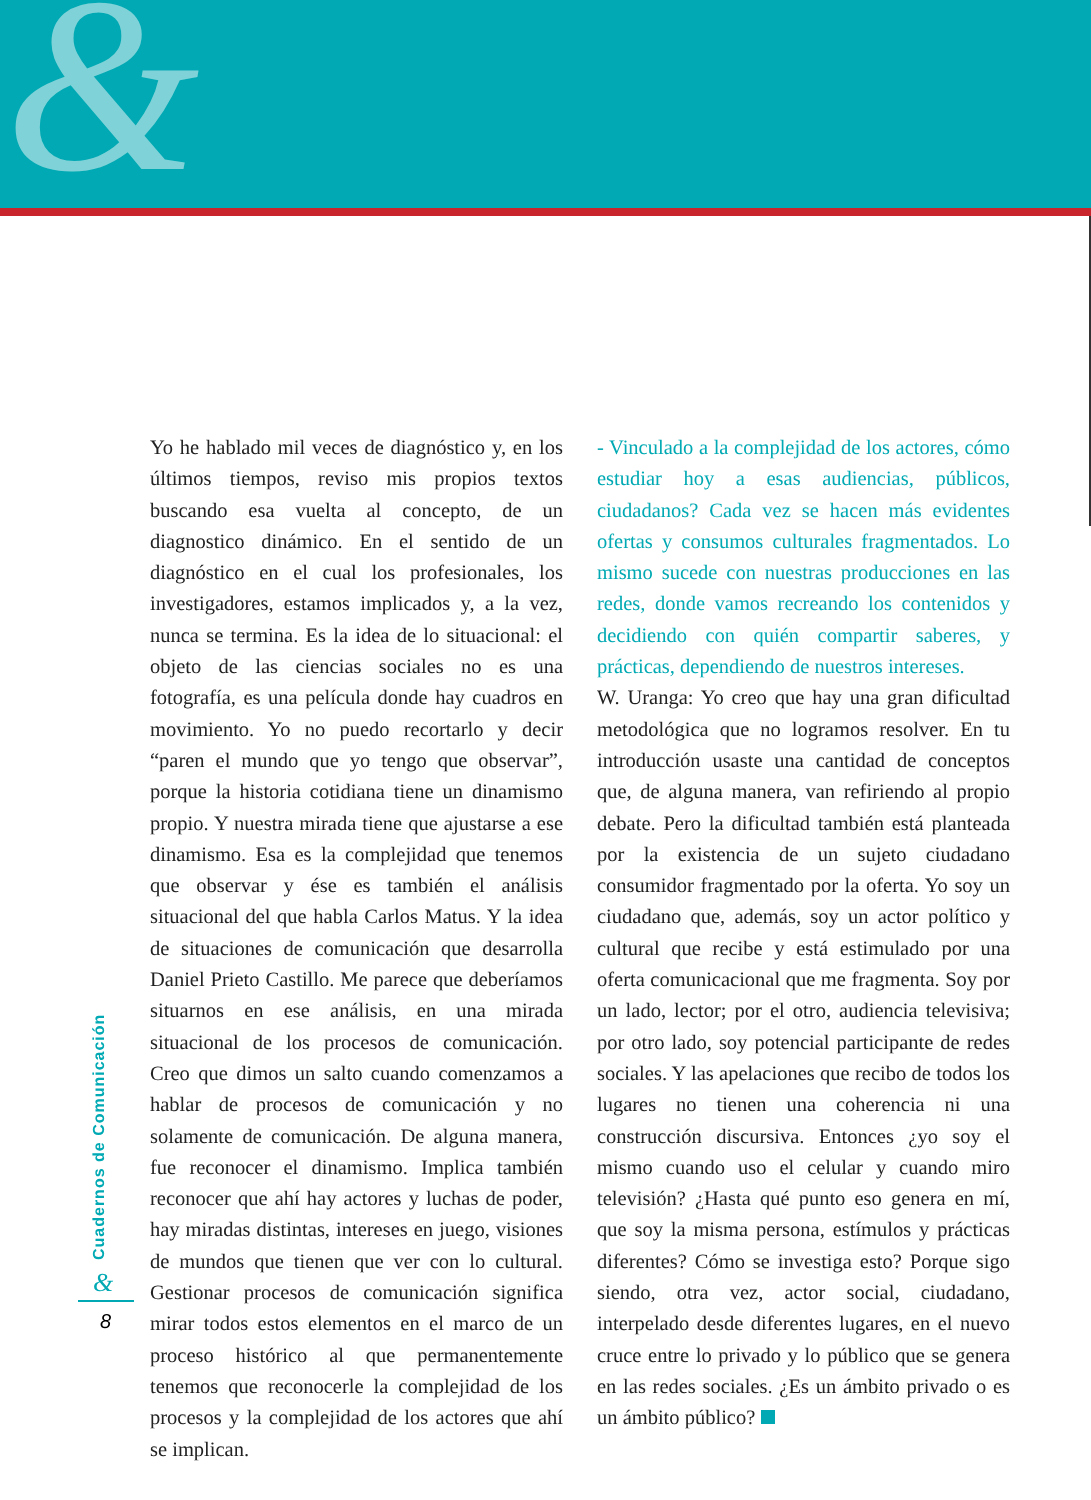&
Yo he hablado mil veces de diagnóstico y, en los últimos tiempos, reviso mis propios textos buscando esa vuelta al concepto, de un diagnostico dinámico. En el sentido de un diagnóstico en el cual los profesionales, los investigadores, estamos implicados y, a la vez, nunca se termina. Es la idea de lo situacional: el objeto de las ciencias sociales no es una fotografía, es una película donde hay cuadros en movimiento. Yo no puedo recortarlo y decir “paren el mundo que yo tengo que observar”, porque la historia cotidiana tiene un dinamismo propio. Y nuestra mirada tiene que ajustarse a ese dinamismo. Esa es la complejidad que tenemos que observar y ése es también el análisis situacional del que habla Carlos Matus. Y la idea de situaciones de comunicación que desarrolla Daniel Prieto Castillo. Me parece que deberíamos situarnos en ese análisis, en una mirada situacional de los procesos de comunicación. Creo que dimos un salto cuando comenzamos a hablar de procesos de comunicación y no solamente de comunicación. De alguna manera, fue reconocer el dinamismo. Implica también reconocer que ahí hay actores y luchas de poder, hay miradas distintas, intereses en juego, visiones de mundos que tienen que ver con lo cultural. Gestionar procesos de comunicación significa mirar todos estos elementos en el marco de un proceso histórico al que permanentemente tenemos que reconocerle la complejidad de los procesos y la complejidad de los actores que ahí se implican.
- Vinculado a la complejidad de los actores, cómo estudiar hoy a esas audiencias, públicos, ciudadanos? Cada vez se hacen más evidentes ofertas y consumos culturales fragmentados. Lo mismo sucede con nuestras producciones en las redes, donde vamos recreando los contenidos y decidiendo con quién compartir saberes, y prácticas, dependiendo de nuestros intereses.
W. Uranga: Yo creo que hay una gran dificultad metodológica que no logramos resolver. En tu introducción usaste una cantidad de conceptos que, de alguna manera, van refiriendo al propio debate. Pero la dificultad también está planteada por la existencia de un sujeto ciudadano consumidor fragmentado por la oferta. Yo soy un ciudadano que, además, soy un actor político y cultural que recibe y está estimulado por una oferta comunicacional que me fragmenta. Soy por un lado, lector; por el otro, audiencia televisiva; por otro lado, soy potencial participante de redes sociales. Y las apelaciones que recibo de todos los lugares no tienen una coherencia ni una construcción discursiva. Entonces ¿yo soy el mismo cuando uso el celular y cuando miro televisión? ¿Hasta qué punto eso genera en mí, que soy la misma persona, estímulos y prácticas diferentes? Cómo se investiga esto? Porque sigo siendo, otra vez, actor social, ciudadano, interpelado desde diferentes lugares, en el nuevo cruce entre lo privado y lo público que se genera en las redes sociales. ¿Es un ámbito privado o es un ámbito público?
Cuadernos de Comunicación
&
8